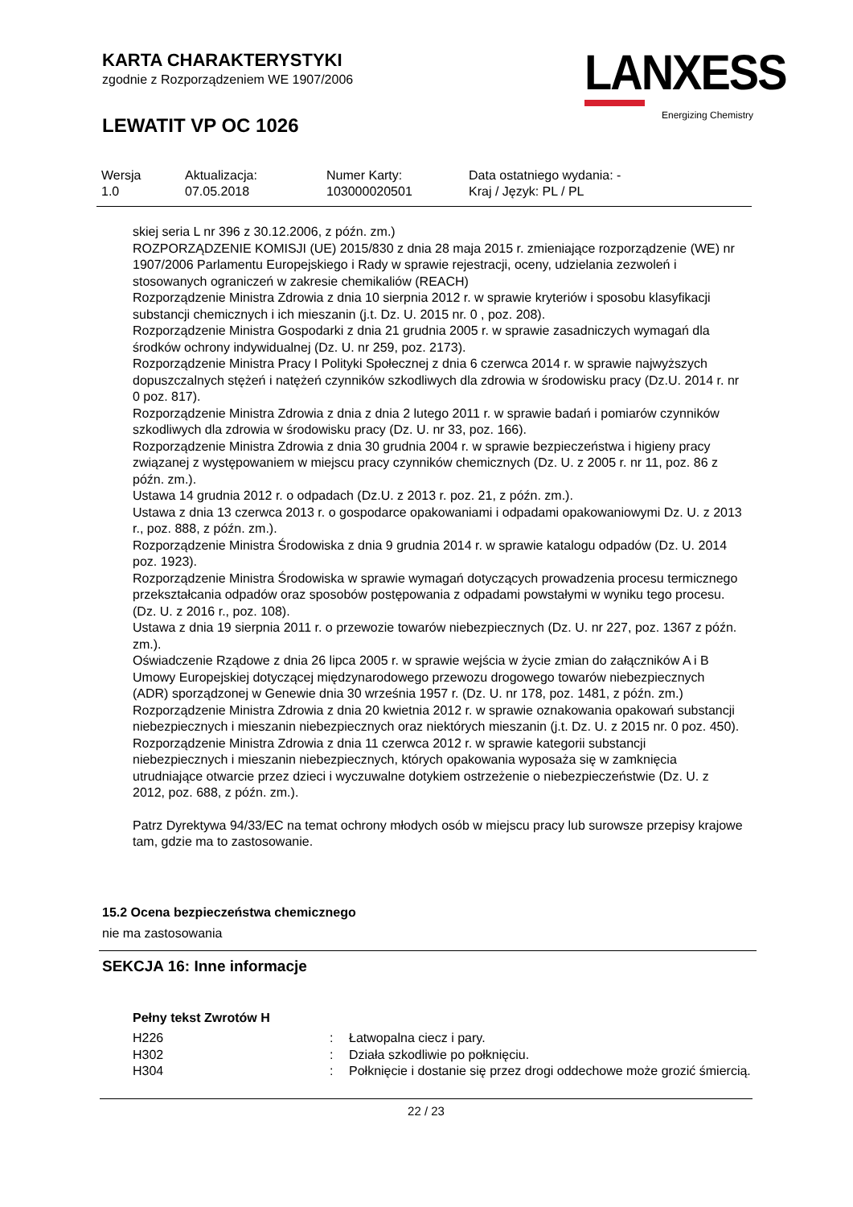KARTA CHARAKTERYSTYKI
zgodnie z Rozporządzeniem WE 1907/2006
LEWATIT VP OC 1026
LANXESS
Energizing Chemistry
| Wersja 1.0 | Aktualizacja: 07.05.2018 | Numer Karty: 103000020501 | Data ostatniego wydania: - Kraj / Język: PL / PL |
skiej seria L nr 396 z 30.12.2006, z późn. zm.)
ROZPORZĄDZENIE KOMISJI (UE) 2015/830 z dnia 28 maja 2015 r. zmieniające rozporządzenie (WE) nr 1907/2006 Parlamentu Europejskiego i Rady w sprawie rejestracji, oceny, udzielania zezwoleń i stosowanych ograniczeń w zakresie chemikaliów (REACH)
Rozporządzenie Ministra Zdrowia z dnia 10 sierpnia 2012 r. w sprawie kryteriów i sposobu klasyfikacji substancji chemicznych i ich mieszanin (j.t. Dz. U. 2015 nr. 0 , poz. 208).
Rozporządzenie Ministra Gospodarki z dnia 21 grudnia 2005 r. w sprawie zasadniczych wymagań dla środków ochrony indywidualnej (Dz. U. nr 259, poz. 2173).
Rozporządzenie Ministra Pracy I Polityki Społecznej z dnia 6 czerwca 2014 r. w sprawie najwyższych dopuszczalnych stężeń i natężeń czynników szkodliwych dla zdrowia w środowisku pracy (Dz.U. 2014 r. nr 0 poz. 817).
Rozporządzenie Ministra Zdrowia z dnia z dnia 2 lutego 2011 r. w sprawie badań i pomiarów czynników szkodliwych dla zdrowia w środowisku pracy (Dz. U. nr 33, poz. 166).
Rozporządzenie Ministra Zdrowia z dnia 30 grudnia 2004 r. w sprawie bezpieczeństwa i higieny pracy związanej z występowaniem w miejscu pracy czynników chemicznych (Dz. U. z 2005 r. nr 11, poz. 86 z późn. zm.).
Ustawa 14 grudnia 2012 r. o odpadach (Dz.U. z 2013 r. poz. 21, z późn. zm.).
Ustawa z dnia 13 czerwca 2013 r. o gospodarce opakowaniami i odpadami opakowaniowymi Dz. U. z 2013 r., poz. 888, z późn. zm.).
Rozporządzenie Ministra Środowiska z dnia 9 grudnia 2014 r. w sprawie katalogu odpadów (Dz. U. 2014 poz. 1923).
Rozporządzenie Ministra Środowiska w sprawie wymagań dotyczących prowadzenia procesu termicznego przekształcania odpadów oraz sposobów postępowania z odpadami powstałymi w wyniku tego procesu. (Dz. U. z 2016 r., poz. 108).
Ustawa z dnia 19 sierpnia 2011 r. o przewozie towarów niebezpiecznych (Dz. U. nr 227, poz. 1367 z późn. zm.).
Oświadczenie Rządowe z dnia 26 lipca 2005 r. w sprawie wejścia w życie zmian do załączników A i B Umowy Europejskiej dotyczącej międzynarodowego przewozu drogowego towarów niebezpiecznych (ADR) sporządzonej w Genewie dnia 30 września 1957 r. (Dz. U. nr 178, poz. 1481, z późn. zm.)
Rozporządzenie Ministra Zdrowia z dnia 20 kwietnia 2012 r. w sprawie oznakowania opakowań substancji niebezpiecznych i mieszanin niebezpiecznych oraz niektórych mieszanin (j.t. Dz. U. z 2015 nr. 0 poz. 450).
Rozporządzenie Ministra Zdrowia z dnia 11 czerwca 2012 r. w sprawie kategorii substancji niebezpiecznych i mieszanin niebezpiecznych, których opakowania wyposaża się w zamknięcia utrudniające otwarcie przez dzieci i wyczuwalne dotykiem ostrzeżenie o niebezpieczeństwie (Dz. U. z 2012, poz. 688, z późn. zm.).
Patrz Dyrektywa 94/33/EC na temat ochrony młodych osób w miejscu pracy lub surowsze przepisy krajowe tam, gdzie ma to zastosowanie.
15.2 Ocena bezpieczeństwa chemicznego
nie ma zastosowania
SEKCJA 16: Inne informacje
Pełny tekst Zwrotów H
| H226 | : | Łatwopalna ciecz i pary. |
| H302 | : | Działa szkodliwie po połknięciu. |
| H304 | : | Połknięcie i dostanie się przez drogi oddechowe może grozić śmiercią. |
22 / 23